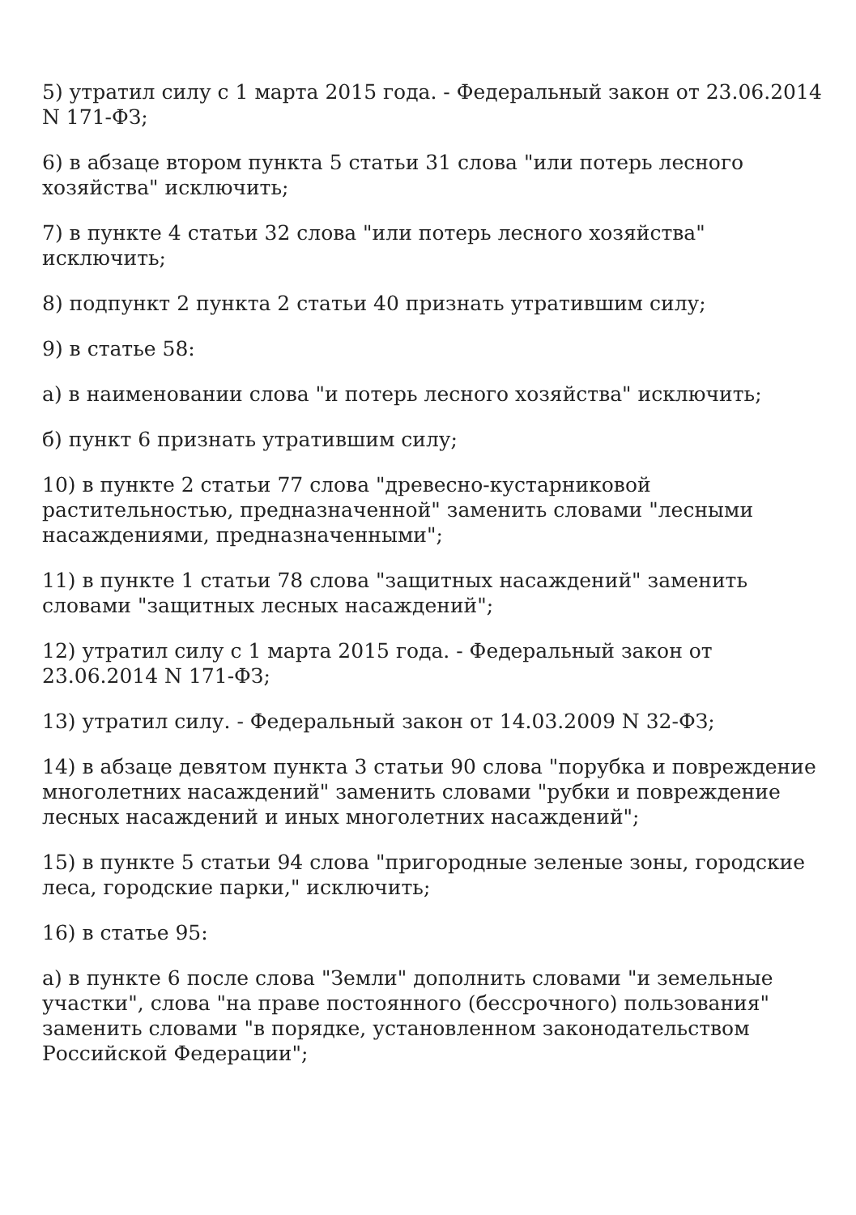5) утратил силу с 1 марта 2015 года. - Федеральный закон от 23.06.2014 N 171-ФЗ;
6) в абзаце втором пункта 5 статьи 31 слова "или потерь лесного хозяйства" исключить;
7) в пункте 4 статьи 32 слова "или потерь лесного хозяйства" исключить;
8) подпункт 2 пункта 2 статьи 40 признать утратившим силу;
9) в статье 58:
а) в наименовании слова "и потерь лесного хозяйства" исключить;
б) пункт 6 признать утратившим силу;
10) в пункте 2 статьи 77 слова "древесно-кустарниковой растительностью, предназначенной" заменить словами "лесными насаждениями, предназначенными";
11) в пункте 1 статьи 78 слова "защитных насаждений" заменить словами "защитных лесных насаждений";
12) утратил силу с 1 марта 2015 года. - Федеральный закон от 23.06.2014 N 171-ФЗ;
13) утратил силу. - Федеральный закон от 14.03.2009 N 32-ФЗ;
14) в абзаце девятом пункта 3 статьи 90 слова "порубка и повреждение многолетних насаждений" заменить словами "рубки и повреждение лесных насаждений и иных многолетних насаждений";
15) в пункте 5 статьи 94 слова "пригородные зеленые зоны, городские леса, городские парки," исключить;
16) в статье 95:
а) в пункте 6 после слова "Земли" дополнить словами "и земельные участки", слова "на праве постоянного (бессрочного) пользования" заменить словами "в порядке, установленном законодательством Российской Федерации";